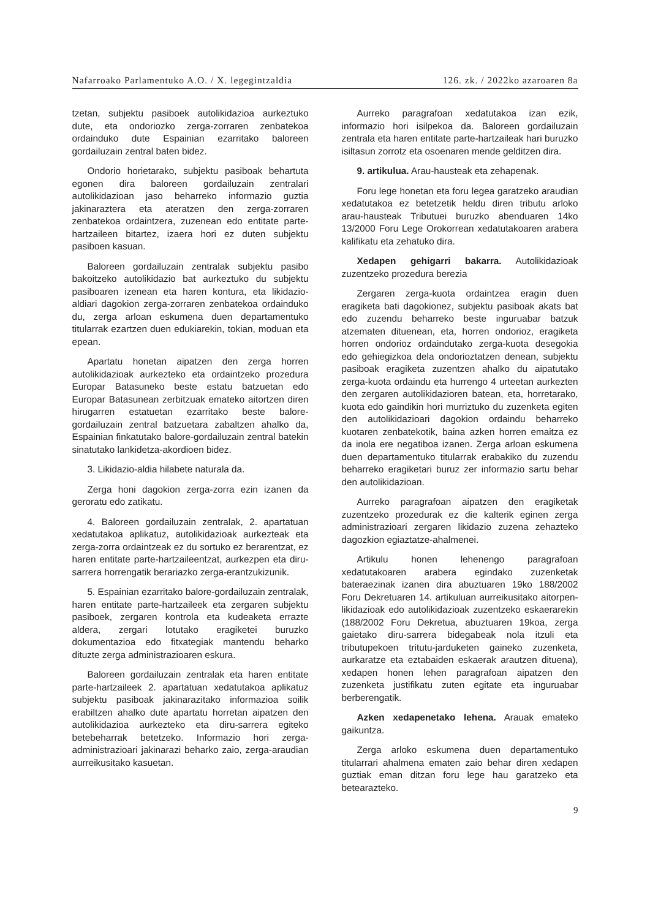Nafarroako Parlamentuko A.O. / X. legegintzaldia 126. zk. / 2022ko azaroaren 8a
tzetan, subjektu pasiboek autolikidazioa aurkeztuko dute, eta ondoriozko zerga-zorraren zenbatekoa ordainduko dute Espainian ezarritako baloreen gordailuzain zentral baten bidez.
Ondorio horietarako, subjektu pasiboak behartuta egonen dira baloreen gordailuzain zentralari autolikidazioan jaso beharreko informazio guztia jakinaraztera eta ateratzen den zerga-zorraren zenbatekoa ordaintzera, zuzenean edo entitate parte-hartzaileen bitartez, izaera hori ez duten subjektu pasiboen kasuan.
Baloreen gordailuzain zentralak subjektu pasibo bakoitzeko autolikidazio bat aurkeztuko du subjektu pasiboaren izenean eta haren kontura, eta likidazio-aldiari dagokion zerga-zorraren zenbatekoa ordainduko du, zerga arloan eskumena duen departamentuko titularrak ezartzen duen edukiarekin, tokian, moduan eta epean.
Apartatu honetan aipatzen den zerga horren autolikidazioak aurkezteko eta ordaintzeko prozedura Europar Batasuneko beste estatu batzuetan edo Europar Batasunean zerbitzuak emateko aitortzen diren hirugarren estatuetan ezarritako beste balore-gordailuzain zentral batzuetara zabaltzen ahalko da, Espainian finkatutako balore-gordailuzain zentral batekin sinatutako lankidetza-akordioen bidez.
3. Likidazio-aldia hilabete naturala da.
Zerga honi dagokion zerga-zorra ezin izanen da geroratu edo zatikatu.
4. Baloreen gordailuzain zentralak, 2. apartatuan xedatutakoa aplikatuz, autolikidazioak aurkezteak eta zerga-zorra ordaintzeak ez du sortuko ez berarentzat, ez haren entitate parte-hartzaileentzat, aurkezpen eta diru-sarrera horrengatik berariazko zerga-erantzukizunik.
5. Espainian ezarritako balore-gordailuzain zentralak, haren entitate parte-hartzaileek eta zergaren subjektu pasiboek, zergaren kontrola eta kudeaketa errazte aldera, zergari lotutako eragiketei buruzko dokumentazioa edo fitxategiak mantendu beharko dituzte zerga administrazioaren eskura.
Baloreen gordailuzain zentralak eta haren entitate parte-hartzaileek 2. apartatuan xedatutakoa aplikatuz subjektu pasiboak jakinarazitako informazioa soilik erabiltzen ahalko dute apartatu horretan aipatzen den autolikidazioa aurkezteko eta diru-sarrera egiteko betebeharrak betetzeko. Informazio hori zerga-administrazioari jakinarazi beharko zaio, zerga-araudian aurreikusitako kasuetan.
Aurreko paragrafoan xedatutakoa izan ezik, informazio hori isilpekoa da. Baloreen gordailuzain zentrala eta haren entitate parte-hartzaileak hari buruzko isiltasun zorrotz eta osoenaren mende gelditzen dira.
9. artikulua. Arau-hausteak eta zehapenak.
Foru lege honetan eta foru legea garatzeko araudian xedatutakoa ez betetzetik heldu diren tributu arloko arau-hausteak Tributuei buruzko abenduaren 14ko 13/2000 Foru Lege Orokorrean xedatutakoaren arabera kalifikatu eta zehatuko dira.
Xedapen gehigarri bakarra. Autolikidazioak zuzentzeko prozedura berezia
Zergaren zerga-kuota ordaintzea eragin duen eragiketa bati dagokionez, subjektu pasiboak akats bat edo zuzendu beharreko beste inguruabar batzuk atzematen dituenean, eta, horren ondorioz, eragiketa horren ondorioz ordaindutako zerga-kuota desegokia edo gehiegizkoa dela ondorioztatzen denean, subjektu pasiboak eragiketa zuzentzen ahalko du aipatutako zerga-kuota ordaindu eta hurrengo 4 urteetan aurkezten den zergaren autolikidazioren batean, eta, horretarako, kuota edo gaindikin hori murriztuko du zuzenketa egiten den autolikidazioari dagokion ordaindu beharreko kuotaren zenbatekotik, baina azken horren emaitza ez da inola ere negatiboa izanen. Zerga arloan eskumena duen departamentuko titularrak erabakiko du zuzendu beharreko eragiketari buruz zer informazio sartu behar den autolikidazioan.
Aurreko paragrafoan aipatzen den eragiketak zuzentzeko prozedurak ez die kalterik eginen zerga administrazioari zergaren likidazio zuzena zehazteko dagozkion egiaztatze-ahalmenei.
Artikulu honen lehenengo paragrafoan xedatutakoaren arabera egindako zuzenketak bateraezinak izanen dira abuztuaren 19ko 188/2002 Foru Dekretuaren 14. artikuluan aurreikusitako aitorpen-likidazioak edo autolikidazioak zuzentzeko eskaerarekin (188/2002 Foru Dekretua, abuztuaren 19koa, zerga gaietako diru-sarrera bidegabeak nola itzuli eta tributupekoen tritutu-jarduketen gaineko zuzenketa, aurkaratze eta eztabaiden eskaerak arautzen dituena), xedapen honen lehen paragrafoan aipatzen den zuzenketa justifikatu zuten egitate eta inguruabar berberengatik.
Azken xedapenetako lehena. Arauak emateko gaikuntza.
Zerga arloko eskumena duen departamentuko titularrari ahalmena ematen zaio behar diren xedapen guztiak eman ditzan foru lege hau garatzeko eta betearazteko.
9